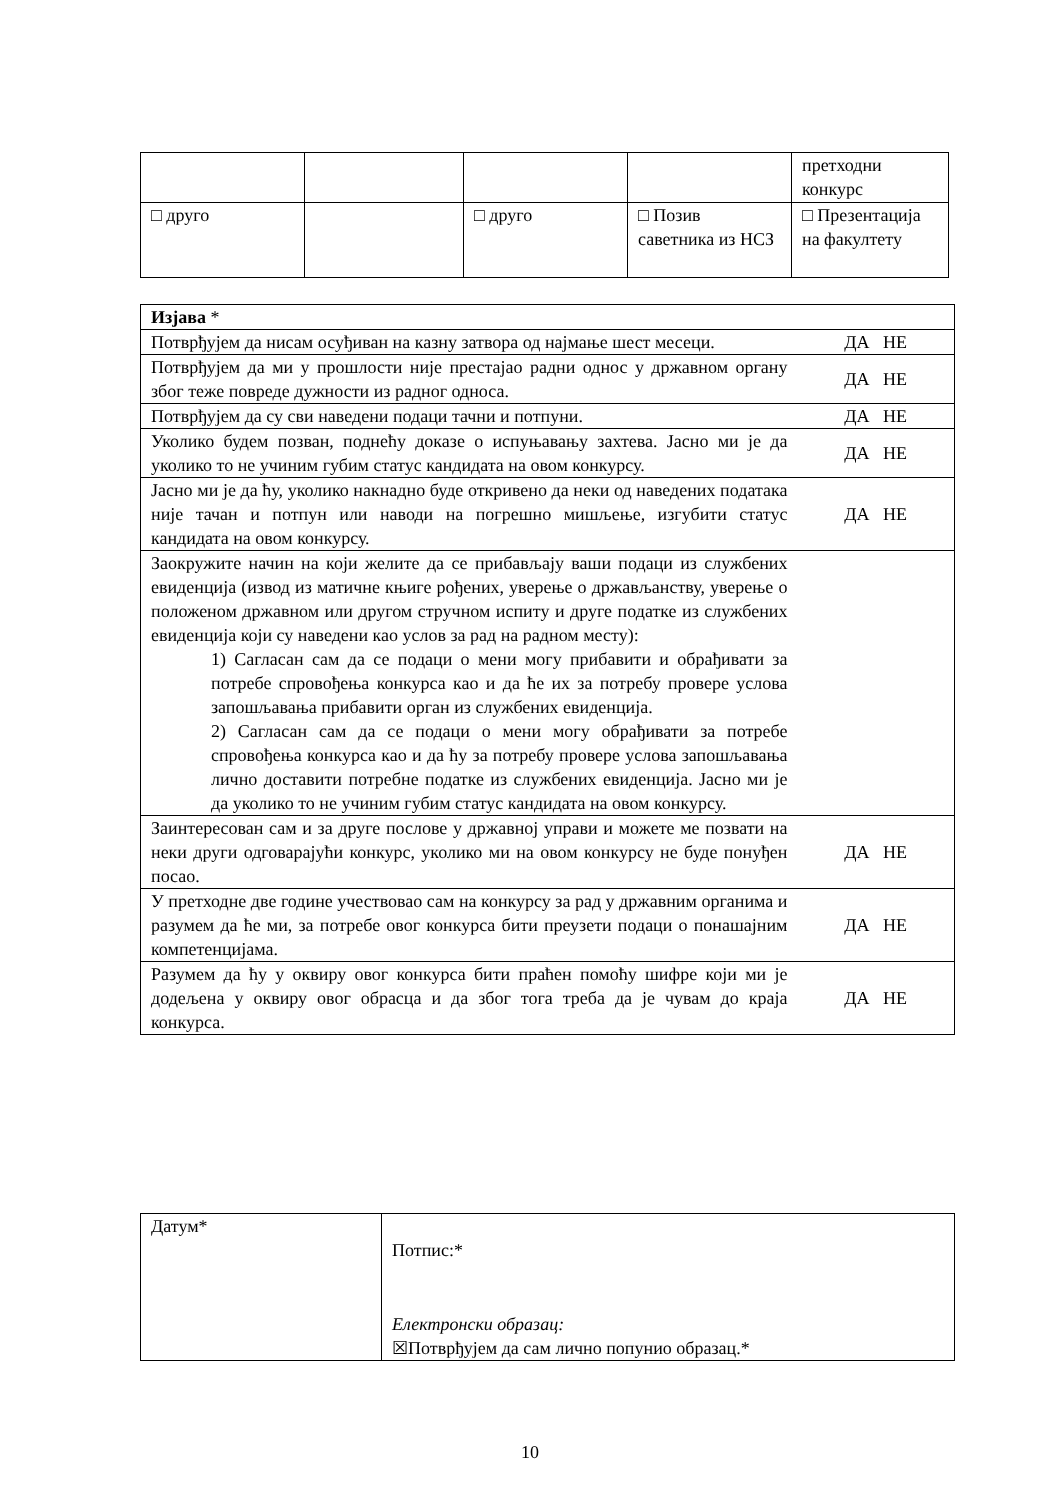| | | | | претходни конкурс |
| □ друго | | □ друго | □ Позив саветника из НСЗ | □ Презентација на факултету |
| Изјава * | |
| Потврђујем да нисам осуђиван на казну затвора од најмање шест месеци. | ДА НЕ |
| Потврђујем да ми у прошлости није престајао радни однос у државном органу због теже повреде дужности из радног односа. | ДА НЕ |
| Потврђујем да су сви наведени подаци тачни и потпуни. | ДА НЕ |
| Уколико будем позван, поднећу доказе о испуњавању захтева. Јасно ми је да уколико то не учиним губим статус кандидата на овом конкурсу. | ДА НЕ |
| Јасно ми је да ћу, уколико накнадно буде откривено да неки од наведених података није тачан и потпун или наводи на погрешно мишљење, изгубити статус кандидата на овом конкурсу. | ДА НЕ |
| Заокружите начин на који желите да се прибављају ваши подаци из службених евиденција (извод из матичне књиге рођених, уверење о држављанству, уверење о положеном државном или другом стручном испиту и друге податке из службених евиденција који су наведени као услов за рад на радном месту): 1) Сагласан сам да се подаци о мени могу прибавити и обрађивати за потребе спровођења конкурса као и да ће их за потребу провере услова запошљавања прибавити орган из службених евиденција. 2) Сагласан сам да се подаци о мени могу обрађивати за потребе спровођења конкурса као и да ћу за потребу провере услова запошљавања лично доставити потребне податке из службених евиденција. Јасно ми је да уколико то не учиним губим статус кандидата на овом конкурсу. | |
| Заинтересован сам и за друге послове у државној управи и можете ме позвати на неки други одговарајући конкурс, уколико ми на овом конкурсу не буде понуђен посао. | ДА НЕ |
| У претходне две године учествовао сам на конкурсу за рад у државним органима и разумем да ће ми, за потребе овог конкурса бити преузети подаци о понашајним компетенцијама. | ДА НЕ |
| Разумем да ћу у оквиру овог конкурса бити праћен помоћу шифре који ми је додељена у оквиру овог обрасца и да због тога треба да је чувам до краја конкурса. | ДА НЕ |
| Датум* | Потпис:* Електронски образац: ☒Потврђујем да сам лично попунио образац.* |
10